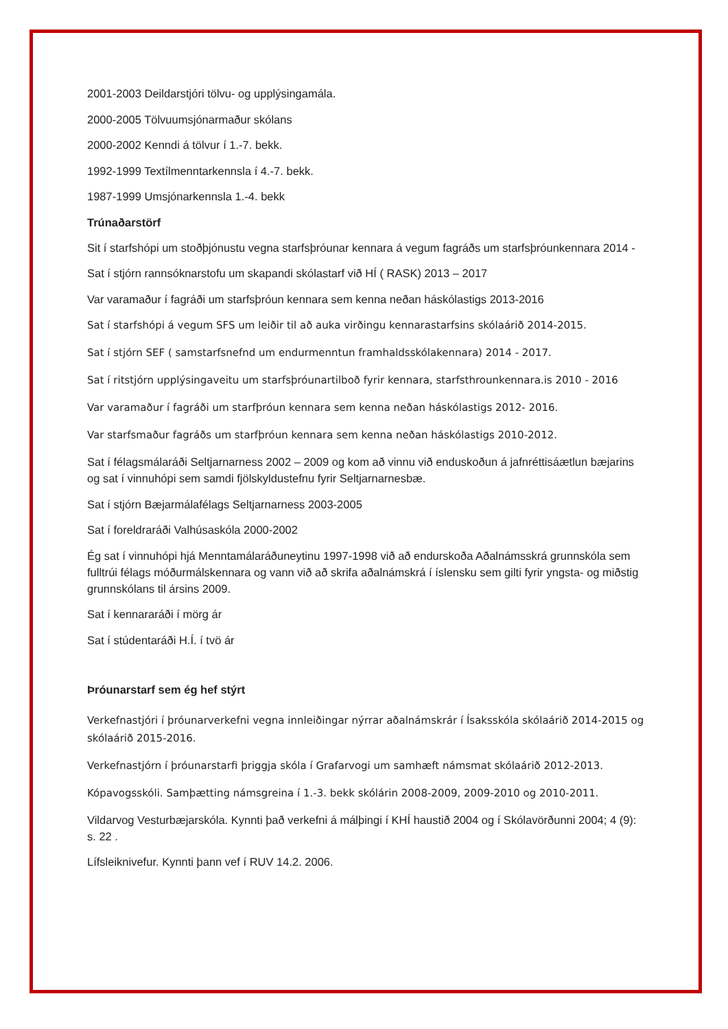2001-2003 Deildarstjóri tölvu- og upplýsingamála.
2000-2005 Tölvuumsjónarmaður skólans
2000-2002 Kenndi á tölvur í 1.-7. bekk.
1992-1999 Textílmenntarkennsla í 4.-7. bekk.
1987-1999 Umsjónarkennsla 1.-4. bekk
Trúnaðarstörf
Sit í starfshópi um stoðþjónustu vegna starfsþróunar kennara á vegum fagráðs um starfsþróunkennara 2014 -
Sat í stjórn rannsóknarstofu um skapandi skólastarf við HÍ ( RASK) 2013 – 2017
Var varamaður í fagráði um starfsþróun kennara sem kenna neðan háskólastigs 2013-2016
Sat í starfshópi á vegum SFS um leiðir til að auka virðingu kennarastarfsins skólaárið 2014-2015.
Sat í stjórn SEF ( samstarfsnefnd um endurmenntun framhaldsskólakennara) 2014 - 2017.
Sat í ritstjórn upplýsingaveitu um starfsþróunartilboð fyrir kennara, starfsthrounkennara.is 2010 - 2016
Var varamaður í fagráði um starfþróun kennara sem kenna neðan háskólastigs 2012- 2016.
Var starfsmaður fagráðs um starfþróun kennara sem kenna neðan háskólastigs 2010-2012.
Sat í félagsmálaráði Seltjarnarness 2002 – 2009 og kom að vinnu við enduskoðun á jafnréttisáætlun bæjarins og sat í vinnuhópi sem samdi fjölskyldustefnu fyrir Seltjarnarnesbæ.
Sat í stjórn Bæjarmálafélags Seltjarnarness 2003-2005
Sat í foreldraráði Valhúsaskóla 2000-2002
Ég sat í vinnuhópi hjá Menntamálaráðuneytinu 1997-1998 við að endurskoða Aðalnámsskrá grunnskóla sem fulltrúi félags móðurmálskennara og vann við að skrifa aðalnámskrá í íslensku sem gilti fyrir yngsta- og miðstig grunnskólans til ársins 2009.
Sat í kennararáði í mörg ár
Sat í stúdentaráði H.Í. í tvö ár
Þróunarstarf sem ég hef stýrt
Verkefnastjóri í þróunarverkefni vegna innleiðingar nýrrar aðalnámskrár í Ísaksskóla skólaárið 2014-2015 og skólaárið 2015-2016.
Verkefnastjórn í þróunarstarfi þriggja skóla í Grafarvogi um samhæft námsmat skólaárið 2012-2013.
Kópavogsskóli. Samþætting námsgreina í 1.-3. bekk skólárin 2008-2009, 2009-2010 og 2010-2011.
Vildarvog Vesturbæjarskóla. Kynnti það verkefni á málþingi í KHÍ haustið 2004 og í Skólavörðunni 2004; 4 (9): s. 22 .
Lífsleiknivefur. Kynnti þann vef í RUV 14.2. 2006.